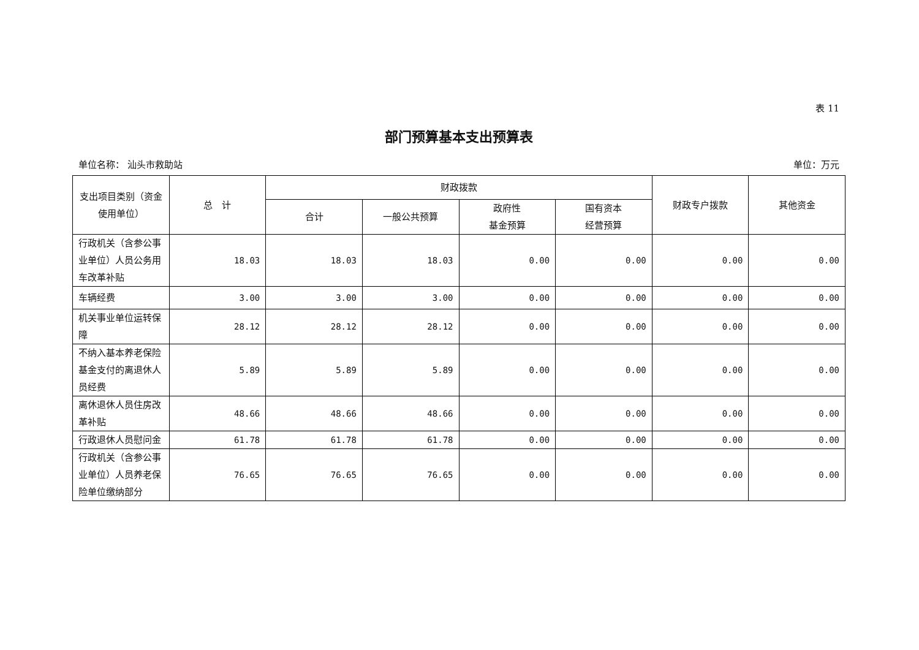表 11
部门预算基本支出预算表
单位名称： 汕头市救助站 单位：万元
| 支出项目类别（资金使用单位） | 总 计 | 财政拨款 | | | | 财政专户拨款 | 其他资金 |
| --- | --- | --- | --- | --- | --- | --- | --- |
| | | 合计 | 一般公共预算 | 政府性 基金预算 | 国有资本 经营预算 | | |
| 行政机关（含参公事业单位）人员公务用车改革补贴 | 18.03 | 18.03 | 18.03 | 0.00 | 0.00 | 0.00 | 0.00 |
| 车辆经费 | 3.00 | 3.00 | 3.00 | 0.00 | 0.00 | 0.00 | 0.00 |
| 机关事业单位运转保障 | 28.12 | 28.12 | 28.12 | 0.00 | 0.00 | 0.00 | 0.00 |
| 不纳入基本养老保险基金支付的离退休人员经费 | 5.89 | 5.89 | 5.89 | 0.00 | 0.00 | 0.00 | 0.00 |
| 离休退休人员住房改革补贴 | 48.66 | 48.66 | 48.66 | 0.00 | 0.00 | 0.00 | 0.00 |
| 行政退休人员慰问金 | 61.78 | 61.78 | 61.78 | 0.00 | 0.00 | 0.00 | 0.00 |
| 行政机关（含参公事业单位）人员养老保险单位缴纳部分 | 76.65 | 76.65 | 76.65 | 0.00 | 0.00 | 0.00 | 0.00 |